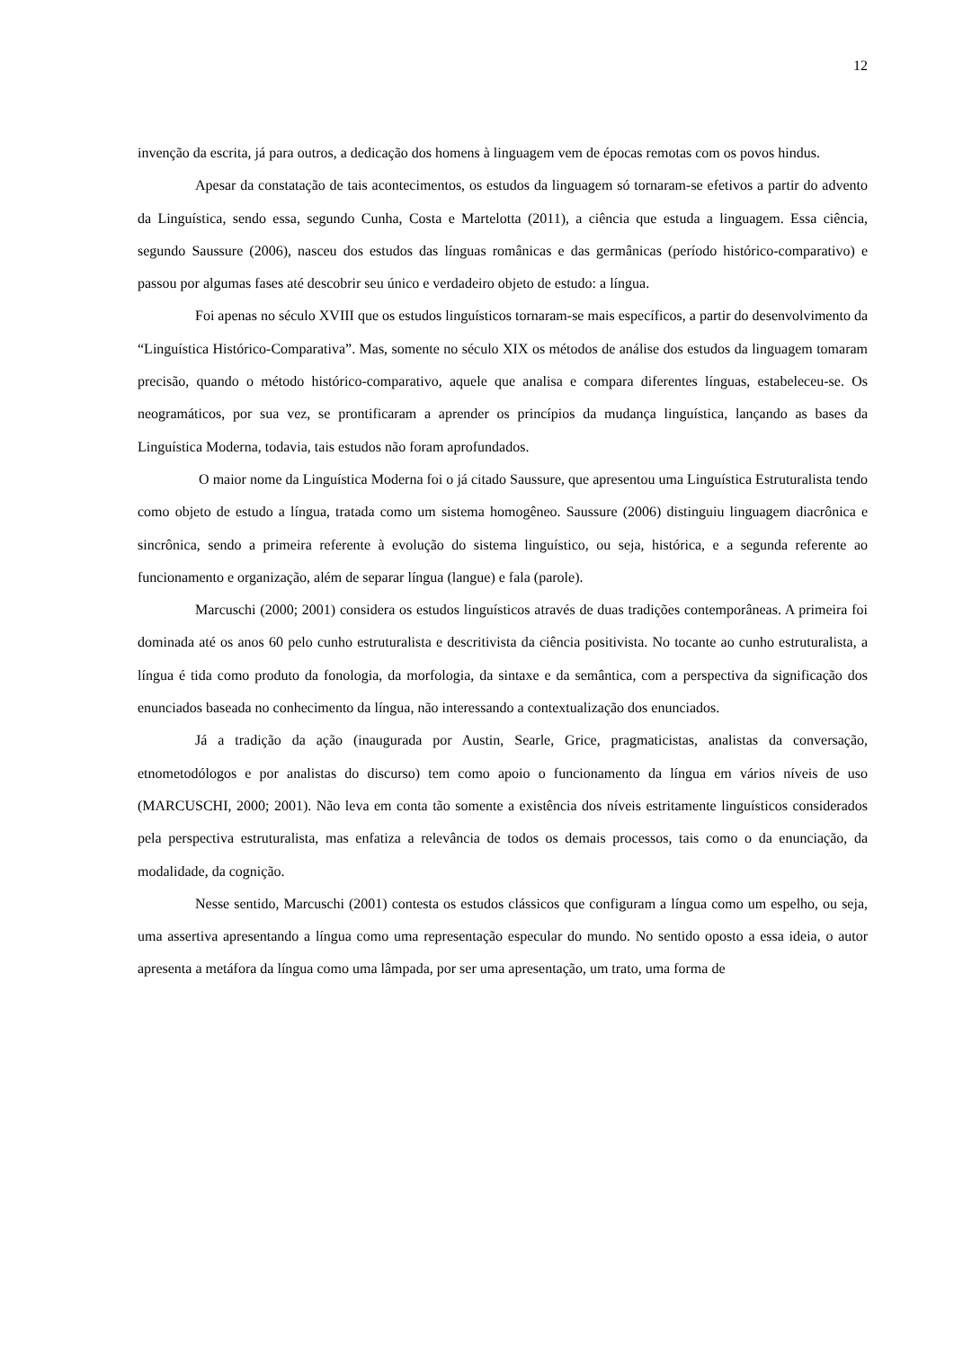12
invenção da escrita, já para outros, a dedicação dos homens à linguagem vem de épocas remotas com os povos hindus.
Apesar da constatação de tais acontecimentos, os estudos da linguagem só tornaram-se efetivos a partir do advento da Linguística, sendo essa, segundo Cunha, Costa e Martelotta (2011), a ciência que estuda a linguagem. Essa ciência, segundo Saussure (2006), nasceu dos estudos das línguas românicas e das germânicas (período histórico-comparativo) e passou por algumas fases até descobrir seu único e verdadeiro objeto de estudo: a língua.
Foi apenas no século XVIII que os estudos linguísticos tornaram-se mais específicos, a partir do desenvolvimento da “Linguística Histórico-Comparativa”. Mas, somente no século XIX os métodos de análise dos estudos da linguagem tomaram precisão, quando o método histórico-comparativo, aquele que analisa e compara diferentes línguas, estabeleceu-se. Os neogramáticos, por sua vez, se prontificaram a aprender os princípios da mudança linguística, lançando as bases da Linguística Moderna, todavia, tais estudos não foram aprofundados.
O maior nome da Linguística Moderna foi o já citado Saussure, que apresentou uma Linguística Estruturalista tendo como objeto de estudo a língua, tratada como um sistema homogêneo. Saussure (2006) distinguiu linguagem diacrônica e sincrônica, sendo a primeira referente à evolução do sistema linguístico, ou seja, histórica, e a segunda referente ao funcionamento e organização, além de separar língua (langue) e fala (parole).
Marcuschi (2000; 2001) considera os estudos linguísticos através de duas tradições contemporâneas. A primeira foi dominada até os anos 60 pelo cunho estruturalista e descritivista da ciência positivista. No tocante ao cunho estruturalista, a língua é tida como produto da fonologia, da morfologia, da sintaxe e da semântica, com a perspectiva da significação dos enunciados baseada no conhecimento da língua, não interessando a contextualização dos enunciados.
Já a tradição da ação (inaugurada por Austin, Searle, Grice, pragmaticistas, analistas da conversação, etnometodólogos e por analistas do discurso) tem como apoio o funcionamento da língua em vários níveis de uso (MARCUSCHI, 2000; 2001). Não leva em conta tão somente a existência dos níveis estritamente linguísticos considerados pela perspectiva estruturalista, mas enfatiza a relevância de todos os demais processos, tais como o da enunciação, da modalidade, da cognição.
Nesse sentido, Marcuschi (2001) contesta os estudos clássicos que configuram a língua como um espelho, ou seja, uma assertiva apresentando a língua como uma representação especular do mundo. No sentido oposto a essa ideia, o autor apresenta a metáfora da língua como uma lâmpada, por ser uma apresentação, um trato, uma forma de